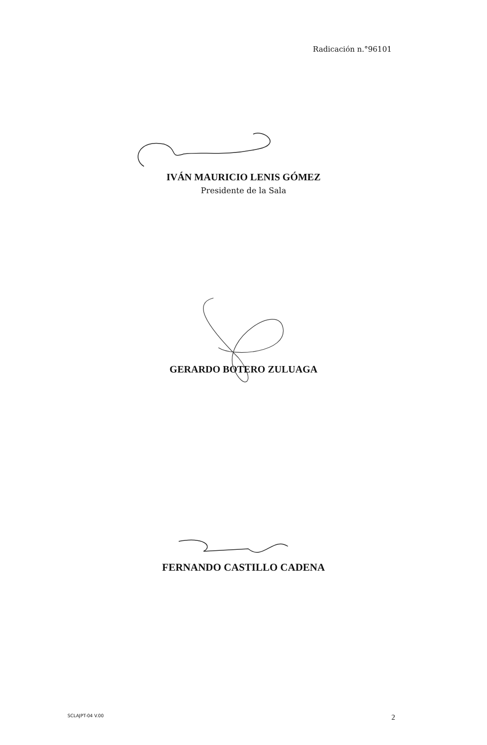Radicación n.°96101
IVÁN MAURICIO LENIS GÓMEZ
Presidente de la Sala
GERARDO BOTERO ZULUAGA
FERNANDO CASTILLO CADENA
SCLAJPT-04 V.00 2